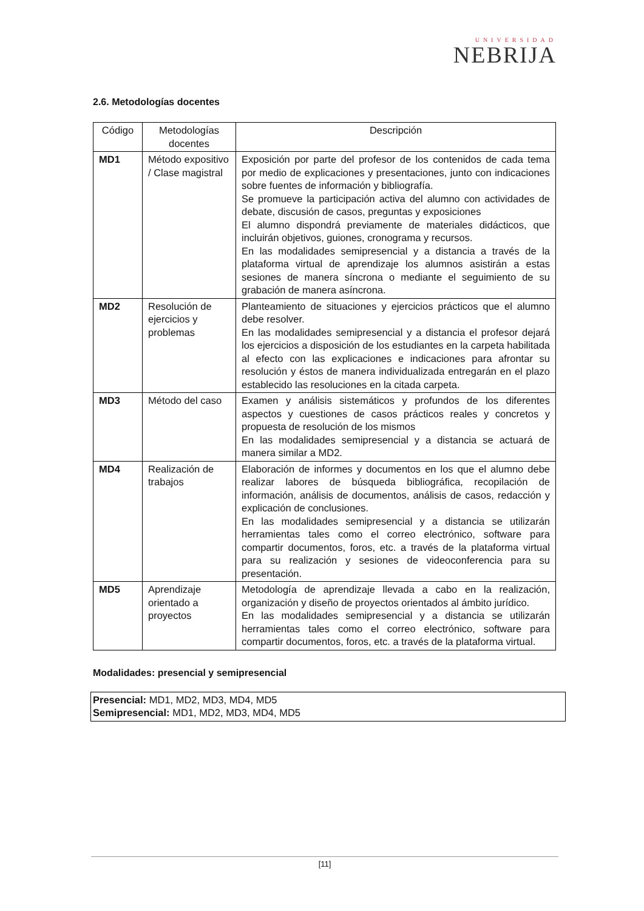UNIVERSIDAD
NEBRIJA
2.6. Metodologías docentes
| Código | Metodologías docentes | Descripción |
| --- | --- | --- |
| MD1 | Método expositivo / Clase magistral | Exposición por parte del profesor de los contenidos de cada tema por medio de explicaciones y presentaciones, junto con indicaciones sobre fuentes de información y bibliografía. Se promueve la participación activa del alumno con actividades de debate, discusión de casos, preguntas y exposiciones El alumno dispondrá previamente de materiales didácticos, que incluirán objetivos, guiones, cronograma y recursos. En las modalidades semipresencial y a distancia a través de la plataforma virtual de aprendizaje los alumnos asistirán a estas sesiones de manera síncrona o mediante el seguimiento de su grabación de manera asíncrona. |
| MD2 | Resolución de ejercicios y problemas | Planteamiento de situaciones y ejercicios prácticos que el alumno debe resolver. En las modalidades semipresencial y a distancia el profesor dejará los ejercicios a disposición de los estudiantes en la carpeta habilitada al efecto con las explicaciones e indicaciones para afrontar su resolución y éstos de manera individualizada entregarán en el plazo establecido las resoluciones en la citada carpeta. |
| MD3 | Método del caso | Examen y análisis sistemáticos y profundos de los diferentes aspectos y cuestiones de casos prácticos reales y concretos y propuesta de resolución de los mismos En las modalidades semipresencial y a distancia se actuará de manera similar a MD2. |
| MD4 | Realización de trabajos | Elaboración de informes y documentos en los que el alumno debe realizar labores de búsqueda bibliográfica, recopilación de información, análisis de documentos, análisis de casos, redacción y explicación de conclusiones. En las modalidades semipresencial y a distancia se utilizarán herramientas tales como el correo electrónico, software para compartir documentos, foros, etc. a través de la plataforma virtual para su realización y sesiones de videoconferencia para su presentación. |
| MD5 | Aprendizaje orientado a proyectos | Metodología de aprendizaje llevada a cabo en la realización, organización y diseño de proyectos orientados al ámbito jurídico. En las modalidades semipresencial y a distancia se utilizarán herramientas tales como el correo electrónico, software para compartir documentos, foros, etc. a través de la plataforma virtual. |
Modalidades: presencial y semipresencial
Presencial: MD1, MD2, MD3, MD4, MD5
Semipresencial: MD1, MD2, MD3, MD4, MD5
[11]